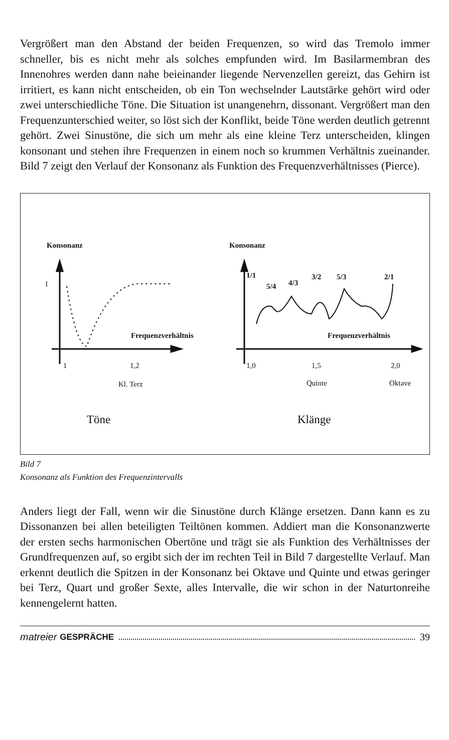Vergrößert man den Abstand der beiden Frequenzen, so wird das Tremolo immer schneller, bis es nicht mehr als solches empfunden wird. Im Basilarmembran des Innenohres werden dann nahe beieinander liegende Nervenzellen gereizt, das Gehirn ist irritiert, es kann nicht entscheiden, ob ein Ton wechselnder Lautstärke gehört wird oder zwei unterschiedliche Töne. Die Situation ist unangenehrn, dissonant. Vergrößert man den Frequenzunterschied weiter, so löst sich der Konflikt, beide Töne werden deutlich getrennt gehört. Zwei Sinustöne, die sich um mehr als eine kleine Terz unterscheiden, klingen konsonant und stehen ihre Frequenzen in einem noch so krummen Verhältnis zueinander. Bild 7 zeigt den Verlauf der Konsonanz als Funktion des Frequenzverhältnisses (Pierce).
Konsonanz Konsonanz
1
Frequenzverhältnis Frequenzverhältnis
1/1
5/4 4/3
3/2 5/3 2/1
1 1,2
Kl. Terz
1,0 1,5 2,0
Quinte Oktave
Töne Klänge
Bild 7
Konsonanz als Funktion des Frequenzintervalls
Anders liegt der Fall, wenn wir die Sinustöne durch Klänge ersetzen. Dann kann es zu Dissonanzen bei allen beteiligten Teiltönen kommen. Addiert man die Konsonanzwerte der ersten sechs harmonischen Obertöne und trägt sie als Funktion des Verhältnisses der Grundfrequenzen auf, so ergibt sich der im rechten Teil in Bild 7 dargestellte Verlauf. Man erkennt deutlich die Spitzen in der Konsonanz bei Oktave und Quinte und etwas geringer bei Terz, Quart und großer Sexte, alles Intervalle, die wir schon in der Naturtonreihe kennengelernt hatten.
matreier GESPRÄCHE 39